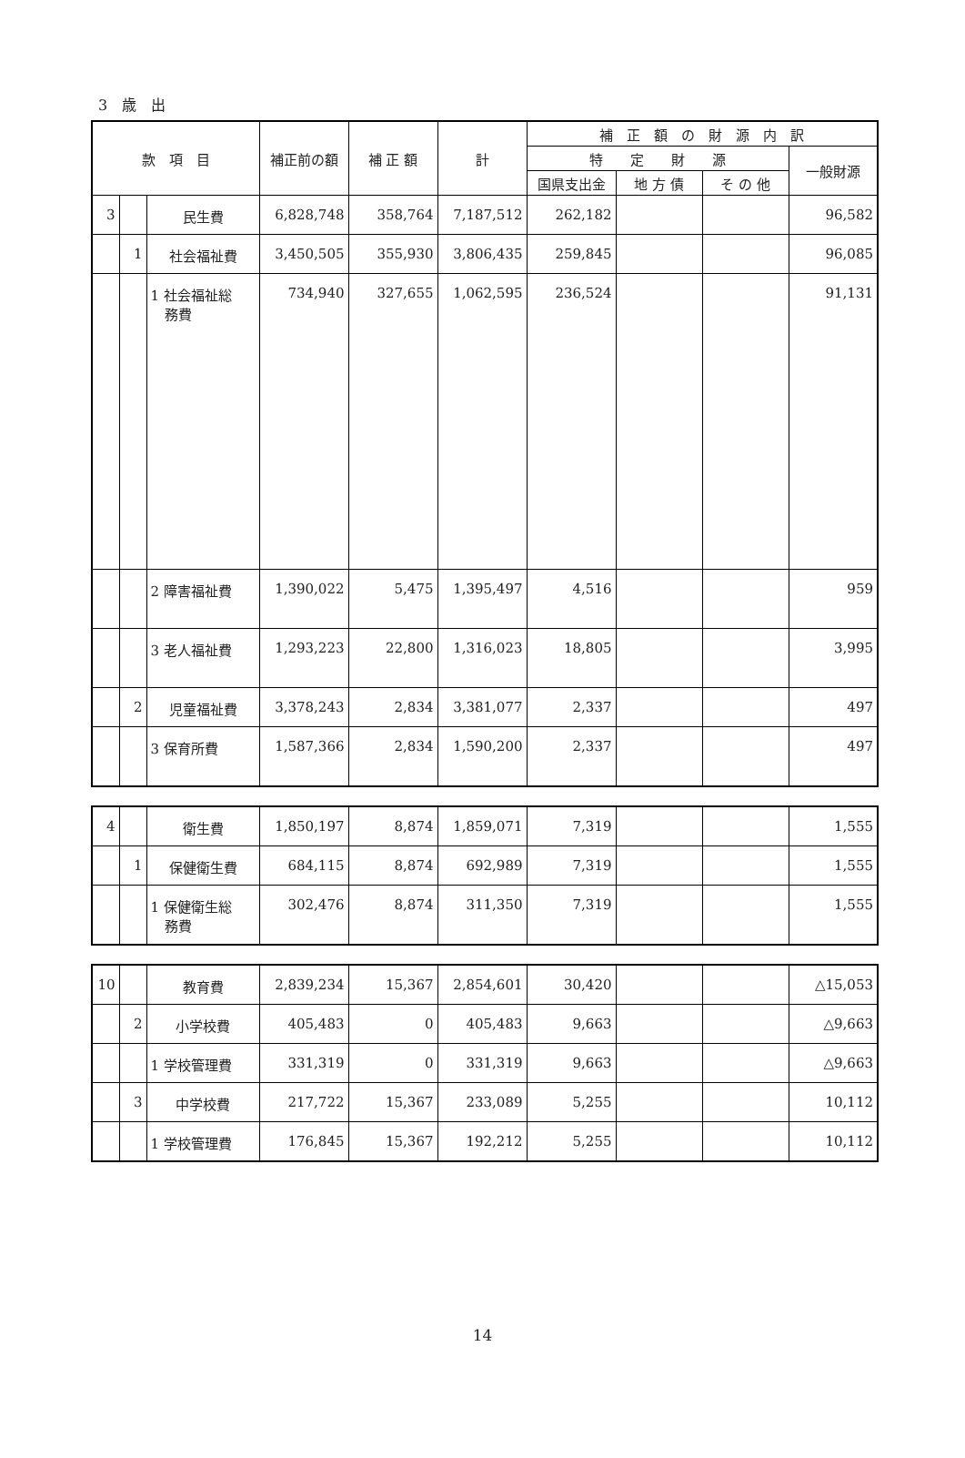3　歳　出
| 款 項 目 | | | 補正前の額 | 補 正 額 | 計 | 補 正 額 の 財 源 内 訳 | | | |
| --- | --- | --- | --- | --- | --- | --- | --- | --- | --- |
| | | | | | | 特 定 財 源 | | | 一般財源 |
| | | | | | | 国県支出金 | 地 方 債 | そ の 他 | |
| 3 | | 民生費 | 6,828,748 | 358,764 | 7,187,512 | 262,182 | | | 96,582 |
| | 1 | 社会福祉費 | 3,450,505 | 355,930 | 3,806,435 | 259,845 | | | 96,085 |
| | | 1 社会福祉総 務費 | 734,940 | 327,655 | 1,062,595 | 236,524 | | | 91,131 |
| | | 2 障害福祉費 | 1,390,022 | 5,475 | 1,395,497 | 4,516 | | | 959 |
| | | 3 老人福祉費 | 1,293,223 | 22,800 | 1,316,023 | 18,805 | | | 3,995 |
| | 2 | 児童福祉費 | 3,378,243 | 2,834 | 3,381,077 | 2,337 | | | 497 |
| | | 3 保育所費 | 1,587,366 | 2,834 | 1,590,200 | 2,337 | | | 497 |
| 4 | | 衛生費 | 1,850,197 | 8,874 | 1,859,071 | 7,319 | | | 1,555 |
| | 1 | 保健衛生費 | 684,115 | 8,874 | 692,989 | 7,319 | | | 1,555 |
| | | 1 保健衛生総 務費 | 302,476 | 8,874 | 311,350 | 7,319 | | | 1,555 |
| 10 | | 教育費 | 2,839,234 | 15,367 | 2,854,601 | 30,420 | | | △15,053 |
| | 2 | 小学校費 | 405,483 | 0 | 405,483 | 9,663 | | | △9,663 |
| | | 1 学校管理費 | 331,319 | 0 | 331,319 | 9,663 | | | △9,663 |
| | 3 | 中学校費 | 217,722 | 15,367 | 233,089 | 5,255 | | | 10,112 |
| | | 1 学校管理費 | 176,845 | 15,367 | 192,212 | 5,255 | | | 10,112 |
14